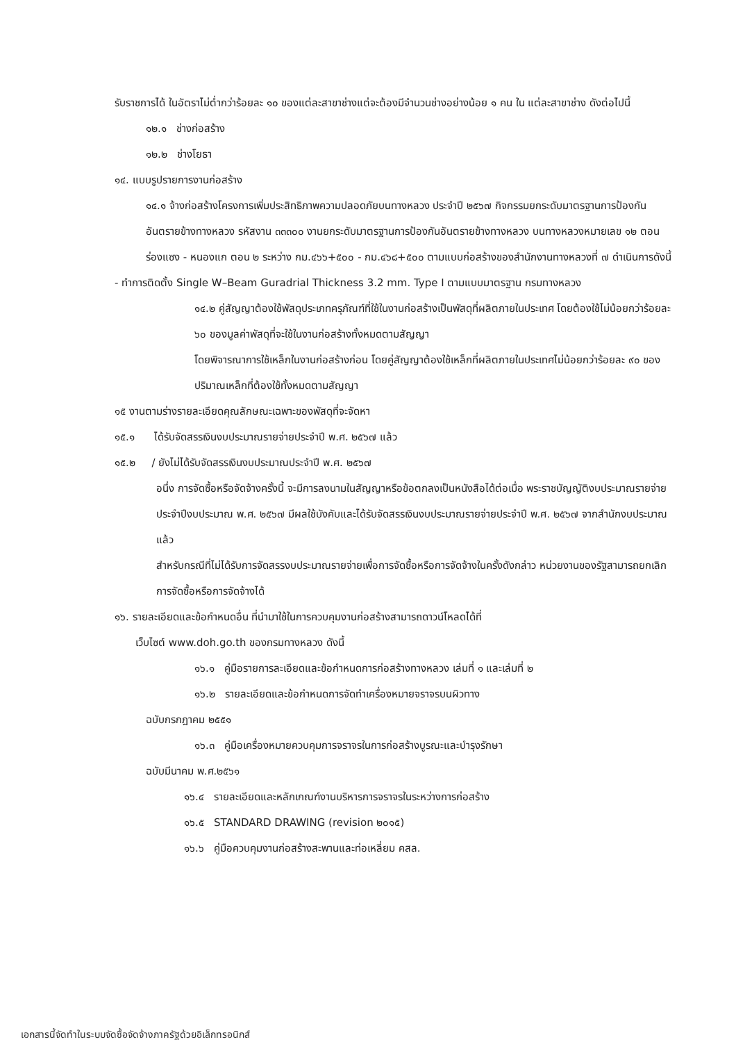รับราชการได้ ในอัตราไม่ต่ำกว่าร้อยละ ๑๐ ของแต่ละสาขาช่างแต่จะต้องมีจำนวนช่างอย่างน้อย ๑ คน ใน แต่ละสาขาช่าง ดังต่อไปนี้
๑๒.๑ ช่างก่อสร้าง
๑๒.๒ ช่างโยธา
๑๔. แบบรูปรายการงานก่อสร้าง
๑๔.๑ จ้างก่อสร้างโครงการเพิ่มประสิทธิภาพความปลอดภัยบนทางหลวง ประจำปี ๒๕๖๗ กิจกรรมยกระดับมาตรฐานการป้องกันอันตรายข้างทางหลวง รหัสงาน ๓๓๓๐๐ งานยกระดับมาตรฐานการป้องกันอันตรายข้างทางหลวง บนทางหลวงหมายเลข ๑๒ ตอน ร่องแซง - หนองแก ตอน ๒ ระหว่าง กม.๔๖๖+๕๐๐ - กม.๔๖๘+๕๐๐ ตามแบบก่อสร้างของสำนักงานทางหลวงที่ ๗ ดำเนินการดังนี้
- ทำการติดตั้ง Single W–Beam Guradrial Thickness 3.2 mm. Type I ตามแบบมาตรฐาน กรมทางหลวง
๑๔.๒ คู่สัญญาต้องใช้พัสดุประเภทครุภัณฑ์ที่ใช้ในงานก่อสร้างเป็นพัสดุที่ผลิตภายในประเทศ โดยต้องใช้ไม่น้อยกว่าร้อยละ ๖๐ ของมูลค่าพัสดุที่จะใช้ในงานก่อสร้างทั้งหมดตามสัญญา
โดยพิจารณาการใช้เหล็กในงานก่อสร้างก่อน โดยคู่สัญญาต้องใช้เหล็กที่ผลิตภายในประเทศไม่น้อยกว่าร้อยละ ๙๐ ของปริมาณเหล็กที่ต้องใช้ทั้งหมดตามสัญญา
๑๕ งานตามร่างรายละเอียดคุณลักษณะเฉพาะของพัสดุที่จะจัดหา
๑๕.๑ ได้รับจัดสรรเงินงบประมาณรายจ่ายประจำปี พ.ศ. ๒๕๖๗ แล้ว
๑๕.๒ / ยังไม่ได้รับจัดสรรเงินงบประมาณประจำปี พ.ศ. ๒๕๖๗
อนึ่ง การจัดซื้อหรือจัดจ้างครั้งนี้ จะมีการลงนามในสัญญาหรือข้อตกลงเป็นหนังสือได้ต่อเมื่อ พระราชบัญญัติงบประมาณรายจ่ายประจำปีงบประมาณ พ.ศ. ๒๕๖๗ มีผลใช้บังคับและได้รับจัดสรรเงินงบประมาณรายจ่ายประจำปี พ.ศ. ๒๕๖๗ จากสำนักงบประมาณแล้ว
สำหรับกรณีที่ไม่ได้รับการจัดสรรงบประมาณรายจ่ายเพื่อการจัดซื้อหรือการจัดจ้างในครั้งดังกล่าว หน่วยงานของรัฐสามารถยกเลิกการจัดซื้อหรือการจัดจ้างได้
๑๖. รายละเอียดและข้อกำหนดอื่น ที่นำมาใช้ในการควบคุมงานก่อสร้างสามารถดาวน์โหลดได้ที่
เว็บไซต์ www.doh.go.th ของกรมทางหลวง ดังนี้
๑๖.๑ คู่มือรายการละเอียดและข้อกำหนดการก่อสร้างทางหลวง เล่มที่ ๑ และเล่มที่ ๒
๑๖.๒ รายละเอียดและข้อกำหนดการจัดทำเครื่องหมายจราจรบนผิวทาง
ฉบับกรกฎาคม ๒๕๕๑
๑๖.๓ คู่มือเครื่องหมายควบคุมการจราจรในการก่อสร้างบูรณะและบำรุงรักษา
ฉบับมีนาคม พ.ศ.๒๕๖๑
๑๖.๔ รายละเอียดและหลักเกณฑ์งานบริหารการจราจรในระหว่างการก่อสร้าง
๑๖.๕ STANDARD DRAWING (revision ๒๐๑๕)
๑๖.๖ คู่มือควบคุมงานก่อสร้างสะพานและท่อเหลี่ยม คสล.
เอกสารนี้จัดทำในระบบจัดซื้อจัดจ้างภาครัฐด้วยอิเล็กทรอนิกส์